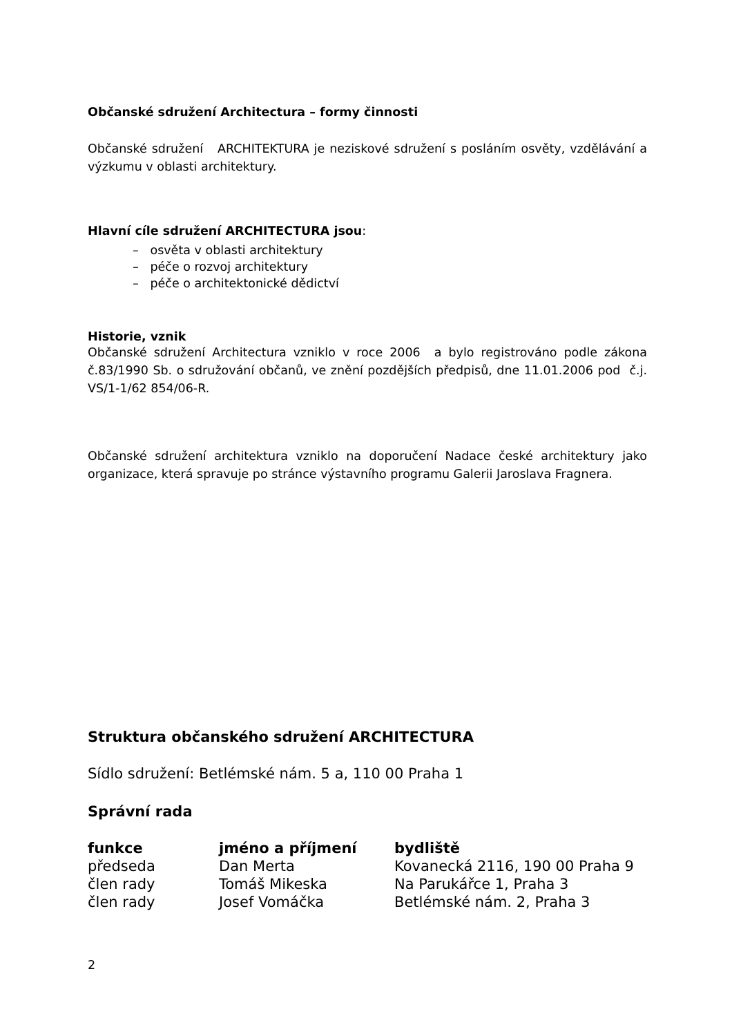Občanské sdružení Architectura – formy činnosti
Občanské sdružení ARCHITEKTURA je neziskové sdružení s posláním osvěty, vzdělávání a výzkumu v oblasti architektury.
Hlavní cíle sdružení ARCHITECTURA jsou:
– osvěta v oblasti architektury
– péče o rozvoj architektury
– péče o architektonické dědictví
Historie, vznik
Občanské sdružení Architectura vzniklo v roce 2006 a bylo registrováno podle zákona č.83/1990 Sb. o sdružování občanů, ve znění pozdějších předpisů, dne 11.01.2006 pod č.j. VS/1-1/62 854/06-R.
Občanské sdružení architektura vzniklo na doporučení Nadace české architektury jako organizace, která spravuje po stránce výstavního programu Galerii Jaroslava Fragnera.
Struktura občanského sdružení ARCHITECTURA
Sídlo sdružení: Betlémské nám. 5 a, 110 00 Praha 1
Správní rada
| funkce | jméno a příjmení | bydliště |
| --- | --- | --- |
| předseda | Dan Merta | Kovanecká 2116, 190 00 Praha 9 |
| člen rady | Tomáš Mikeska | Na Parukářce 1, Praha 3 |
| člen rady | Josef Vomáčka | Betlémské nám. 2, Praha 3 |
2